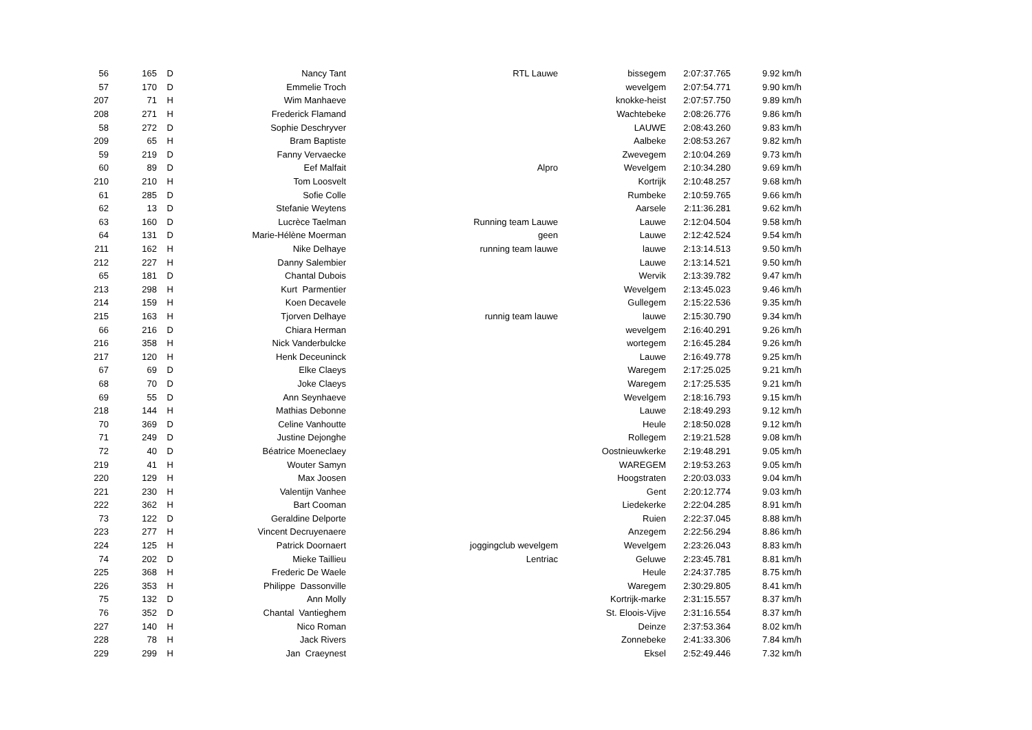| 56 | 165 | D | Nancy Tant | RTL Lauwe | bissegem | 2:07:37.765 | 9.92 km/h |
| 57 | 170 | D | Emmelie Troch | | wevelgem | 2:07:54.771 | 9.90 km/h |
| 207 | 71 | H | Wim Manhaeve | | knokke-heist | 2:07:57.750 | 9.89 km/h |
| 208 | 271 | H | Frederick Flamand | | Wachtebeke | 2:08:26.776 | 9.86 km/h |
| 58 | 272 | D | Sophie Deschryver | | LAUWE | 2:08:43.260 | 9.83 km/h |
| 209 | 65 | H | Bram Baptiste | | Aalbeke | 2:08:53.267 | 9.82 km/h |
| 59 | 219 | D | Fanny Vervaecke | | Zwevegem | 2:10:04.269 | 9.73 km/h |
| 60 | 89 | D | Eef Malfait | Alpro | Wevelgem | 2:10:34.280 | 9.69 km/h |
| 210 | 210 | H | Tom Loosvelt | | Kortrijk | 2:10:48.257 | 9.68 km/h |
| 61 | 285 | D | Sofie Colle | | Rumbeke | 2:10:59.765 | 9.66 km/h |
| 62 | 13 | D | Stefanie Weytens | | Aarsele | 2:11:36.281 | 9.62 km/h |
| 63 | 160 | D | Lucrèce Taelman | Running team Lauwe | Lauwe | 2:12:04.504 | 9.58 km/h |
| 64 | 131 | D | Marie-Hélène Moerman | geen | Lauwe | 2:12:42.524 | 9.54 km/h |
| 211 | 162 | H | Nike Delhaye | running team lauwe | lauwe | 2:13:14.513 | 9.50 km/h |
| 212 | 227 | H | Danny Salembier | | Lauwe | 2:13:14.521 | 9.50 km/h |
| 65 | 181 | D | Chantal Dubois | | Wervik | 2:13:39.782 | 9.47 km/h |
| 213 | 298 | H | Kurt Parmentier | | Wevelgem | 2:13:45.023 | 9.46 km/h |
| 214 | 159 | H | Koen Decavele | | Gullegem | 2:15:22.536 | 9.35 km/h |
| 215 | 163 | H | Tjorven Delhaye | runnig team lauwe | lauwe | 2:15:30.790 | 9.34 km/h |
| 66 | 216 | D | Chiara Herman | | wevelgem | 2:16:40.291 | 9.26 km/h |
| 216 | 358 | H | Nick Vanderbulcke | | wortegem | 2:16:45.284 | 9.26 km/h |
| 217 | 120 | H | Henk Deceuninck | | Lauwe | 2:16:49.778 | 9.25 km/h |
| 67 | 69 | D | Elke Claeys | | Waregem | 2:17:25.025 | 9.21 km/h |
| 68 | 70 | D | Joke Claeys | | Waregem | 2:17:25.535 | 9.21 km/h |
| 69 | 55 | D | Ann Seynhaeve | | Wevelgem | 2:18:16.793 | 9.15 km/h |
| 218 | 144 | H | Mathias Debonne | | Lauwe | 2:18:49.293 | 9.12 km/h |
| 70 | 369 | D | Celine Vanhoutte | | Heule | 2:18:50.028 | 9.12 km/h |
| 71 | 249 | D | Justine Dejonghe | | Rollegem | 2:19:21.528 | 9.08 km/h |
| 72 | 40 | D | Béatrice Moeneclaey | | Oostnieuwkerke | 2:19:48.291 | 9.05 km/h |
| 219 | 41 | H | Wouter Samyn | | WAREGEM | 2:19:53.263 | 9.05 km/h |
| 220 | 129 | H | Max Joosen | | Hoogstraten | 2:20:03.033 | 9.04 km/h |
| 221 | 230 | H | Valentijn Vanhee | | Gent | 2:20:12.774 | 9.03 km/h |
| 222 | 362 | H | Bart Cooman | | Liedekerke | 2:22:04.285 | 8.91 km/h |
| 73 | 122 | D | Geraldine Delporte | | Ruien | 2:22:37.045 | 8.88 km/h |
| 223 | 277 | H | Vincent Decruyenaere | | Anzegem | 2:22:56.294 | 8.86 km/h |
| 224 | 125 | H | Patrick Doornaert | joggingclub wevelgem | Wevelgem | 2:23:26.043 | 8.83 km/h |
| 74 | 202 | D | Mieke Taillieu | Lentriac | Geluwe | 2:23:45.781 | 8.81 km/h |
| 225 | 368 | H | Frederic De Waele | | Heule | 2:24:37.785 | 8.75 km/h |
| 226 | 353 | H | Philippe Dassonville | | Waregem | 2:30:29.805 | 8.41 km/h |
| 75 | 132 | D | Ann Molly | | Kortrijk-marke | 2:31:15.557 | 8.37 km/h |
| 76 | 352 | D | Chantal Vantieghem | | St. Eloois-Vijve | 2:31:16.554 | 8.37 km/h |
| 227 | 140 | H | Nico Roman | | Deinze | 2:37:53.364 | 8.02 km/h |
| 228 | 78 | H | Jack Rivers | | Zonnebeke | 2:41:33.306 | 7.84 km/h |
| 229 | 299 | H | Jan Craeynest | | Eksel | 2:52:49.446 | 7.32 km/h |